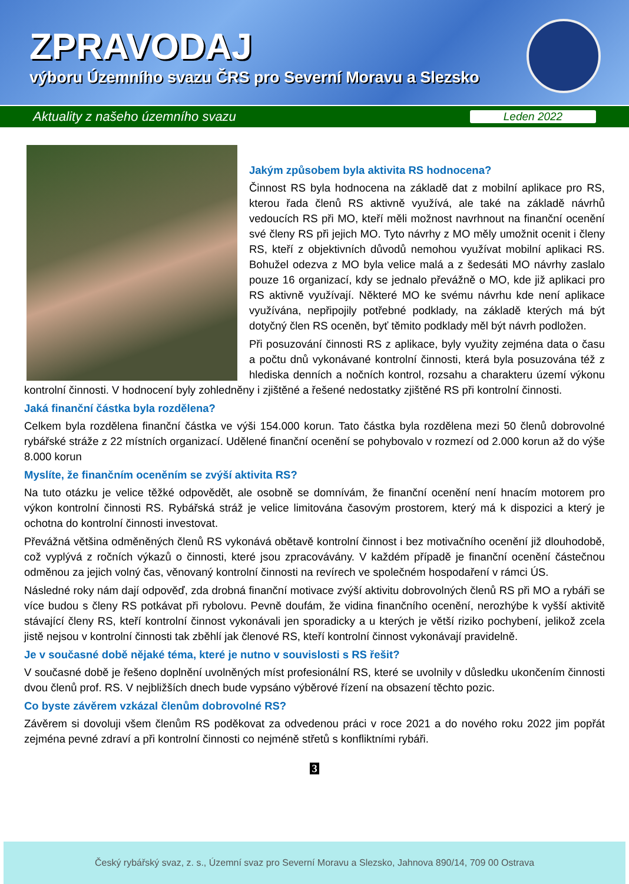ZPRAVODAJ
výboru Územního svazu ČRS pro Severní Moravu a Slezsko
Aktuality z našeho územního svazu Leden 2022
Jakým způsobem byla aktivita RS hodnocena?
Činnost RS byla hodnocena na základě dat z mobilní aplikace pro RS, kterou řada členů RS aktivně využívá, ale také na základě návrhů vedoucích RS při MO, kteří měli možnost navrhnout na finanční ocenění své členy RS při jejich MO. Tyto návrhy z MO měly umožnit ocenit i členy RS, kteří z objektivních důvodů nemohou využívat mobilní aplikaci RS. Bohužel odezva z MO byla velice malá a z šedesáti MO návrhy zaslalo pouze 16 organizací, kdy se jednalo převážně o MO, kde již aplikaci pro RS aktivně využívají. Některé MO ke svému návrhu kde není aplikace využívána, nepřipojily potřebné podklady, na základě kterých má být dotyčný člen RS oceněn, byť těmito podklady měl být návrh podložen.
Při posuzování činnosti RS z aplikace, byly využity zejména data o času a počtu dnů vykonávané kontrolní činnosti, která byla posuzována též z hlediska denních a nočních kontrol, rozsahu a charakteru území výkonu kontrolní činnosti. V hodnocení byly zohledněny i zjištěné a řešené nedostatky zjištěné RS při kontrolní činnosti.
Jaká finanční částka byla rozdělena?
Celkem byla rozdělena finanční částka ve výši 154.000 korun. Tato částka byla rozdělena mezi 50 členů dobrovolné rybářské stráže z 22 místních organizací. Udělené finanční ocenění se pohybovalo v rozmezí od 2.000 korun až do výše 8.000 korun
Myslíte, že finančním oceněním se zvýší aktivita RS?
Na tuto otázku je velice těžké odpovědět, ale osobně se domnívám, že finanční ocenění není hnacím motorem pro výkon kontrolní činnosti RS. Rybářská stráž je velice limitována časovým prostorem, který má k dispozici a který je ochotna do kontrolní činnosti investovat.
Převážná většina odměněných členů RS vykonává obětavě kontrolní činnost i bez motivačního ocenění již dlouhodobě, což vyplývá z ročních výkazů o činnosti, které jsou zpracovávány. V každém případě je finanční ocenění částečnou odměnou za jejich volný čas, věnovaný kontrolní činnosti na revírech ve společném hospodaření v rámci ÚS.
Následné roky nám dají odpověď, zda drobná finanční motivace zvýší aktivitu dobrovolných členů RS při MO a rybáři se více budou s členy RS potkávat při rybolovu. Pevně doufám, že vidina finančního ocenění, nerozhýbe k vyšší aktivitě stávající členy RS, kteří kontrolní činnost vykonávali jen sporadicky a u kterých je větší riziko pochybení, jelikož zcela jistě nejsou v kontrolní činnosti tak zběhlí jak členové RS, kteří kontrolní činnost vykonávají pravidelně.
Je v současné době nějaké téma, které je nutno v souvislosti s RS řešit?
V současné době je řešeno doplnění uvolněných míst profesionální RS, které se uvolnily v důsledku ukončením činnosti dvou členů prof. RS. V nejbližších dnech bude vypsáno výběrové řízení na obsazení těchto pozic.
Co byste závěrem vzkázal členům dobrovolné RS?
Závěrem si dovoluji všem členům RS poděkovat za odvedenou práci v roce 2021 a do nového roku 2022 jim popřát zejména pevné zdraví a při kontrolní činnosti co nejméně střetů s konfliktními rybáři.
3
Český rybářský svaz, z. s., Územní svaz pro Severní Moravu a Slezsko, Jahnova 890/14, 709 00 Ostrava